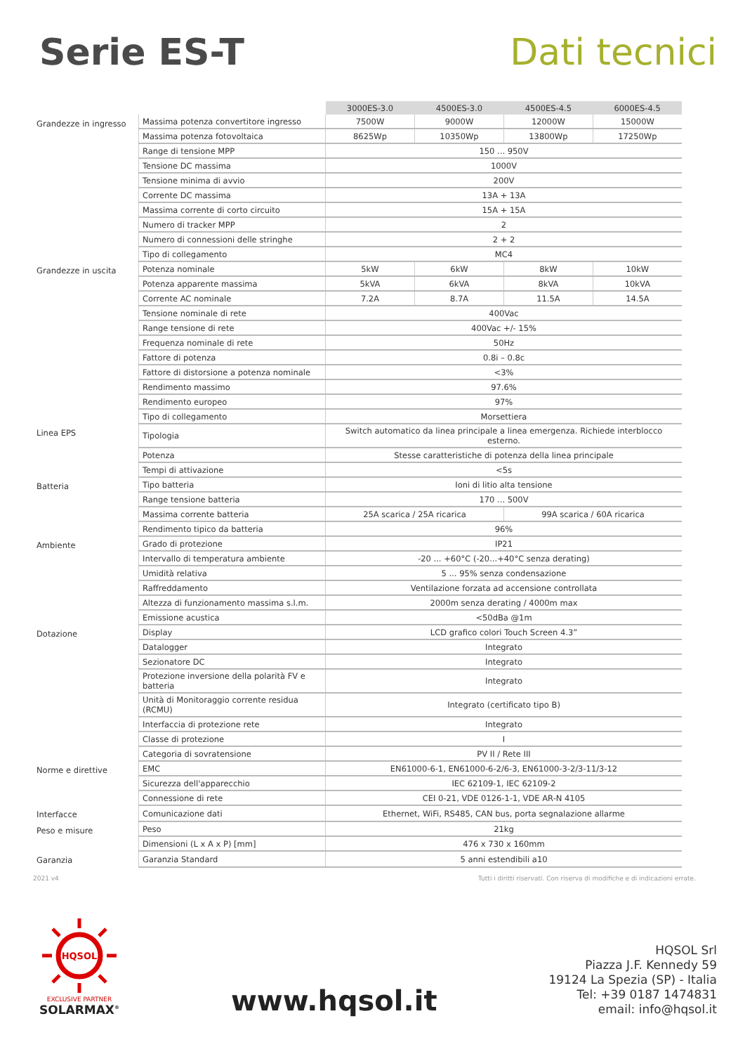Serie ES-T Dati tecnici
| | | 3000ES-3.0 | 4500ES-3.0 | 4500ES-4.5 | 6000ES-4.5 |
| Grandezze in ingresso | Massima potenza convertitore ingresso | 7500W | 9000W | 12000W | 15000W |
| | Massima potenza fotovoltaica | 8625Wp | 10350Wp | 13800Wp | 17250Wp |
| | Range di tensione MPP | 150 ... 950V | | | |
| | Tensione DC massima | 1000V | | | |
| | Tensione minima di avvio | 200V | | | |
| | Corrente DC massima | 13A + 13A | | | |
| | Massima corrente di corto circuito | 15A + 15A | | | |
| | Numero di tracker MPP | 2 | | | |
| | Numero di connessioni delle stringhe | 2 + 2 | | | |
| | Tipo di collegamento | MC4 | | | |
| Grandezze in uscita | Potenza nominale | 5kW | 6kW | 8kW | 10kW |
| | Potenza apparente massima | 5kVA | 6kVA | 8kVA | 10kVA |
| | Corrente AC nominale | 7.2A | 8.7A | 11.5A | 14.5A |
| | Tensione nominale di rete | 400Vac | | | |
| | Range tensione di rete | 400Vac +/- 15% | | | |
| | Frequenza nominale di rete | 50Hz | | | |
| | Fattore di potenza | 0.8i – 0.8c | | | |
| | Fattore di distorsione a potenza nominale | <3% | | | |
| | Rendimento massimo | 97.6% | | | |
| | Rendimento europeo | 97% | | | |
| | Tipo di collegamento | Morsettiera | | | |
| Linea EPS | Tipologia | Switch automatico da linea principale a linea emergenza. Richiede interblocco esterno. | | | |
| | Potenza | Stesse caratteristiche di potenza della linea principale | | | |
| | Tempi di attivazione | <5s | | | |
| Batteria | Tipo batteria | Ioni di litio alta tensione | | | |
| | Range tensione batteria | 170 ... 500V | | | |
| | Massima corrente batteria | 25A scarica / 25A ricarica | | 99A scarica / 60A ricarica | |
| | Rendimento tipico da batteria | 96% | | | |
| Ambiente | Grado di protezione | IP21 | | | |
| | Intervallo di temperatura ambiente | -20 ... +60°C (-20...+40°C senza derating) | | | |
| | Umidità relativa | 5 ... 95% senza condensazione | | | |
| | Raffreddamento | Ventilazione forzata ad accensione controllata | | | |
| | Altezza di funzionamento massima s.l.m. | 2000m senza derating / 4000m max | | | |
| | Emissione acustica | <50dBa @1m | | | |
| Dotazione | Display | LCD grafico colori Touch Screen 4.3” | | | |
| | Datalogger | Integrato | | | |
| | Sezionatore DC | Integrato | | | |
| | Protezione inversione della polarità FV e batteria | Integrato | | | |
| | Unità di Monitoraggio corrente residua (RCMU) | Integrato (certificato tipo B) | | | |
| | Interfaccia di protezione rete | Integrato | | | |
| | Classe di protezione | I | | | |
| | Categoria di sovratensione | PV II / Rete III | | | |
| Norme e direttive | EMC | EN61000-6-1, EN61000-6-2/6-3, EN61000-3-2/3-11/3-12 | | | |
| | Sicurezza dell'apparecchio | IEC 62109-1, IEC 62109-2 | | | |
| | Connessione di rete | CEI 0-21, VDE 0126-1-1, VDE AR-N 4105 | | | |
| Interfacce | Comunicazione dati | Ethernet, WiFi, RS485, CAN bus, porta segnalazione allarme | | | |
| Peso e misure | Peso | 21kg | | | |
| | Dimensioni (L x A x P) [mm] | 476 x 730 x 160mm | | | |
| Garanzia | Garanzia Standard | 5 anni estendibili a10 | | | |
2021 v4 Tutti i diritti riservati. Con riserva di modifiche e di indicazioni errate.
HQSOL
EXCLUSIVE PARTNER
SOLARMAX<sup>®</sup>
www.hqsol.it
HQSOL Srl
Piazza J.F. Kennedy 59
19124 La Spezia (SP) - Italia
Tel: +39 0187 1474831
email: info@hqsol.it